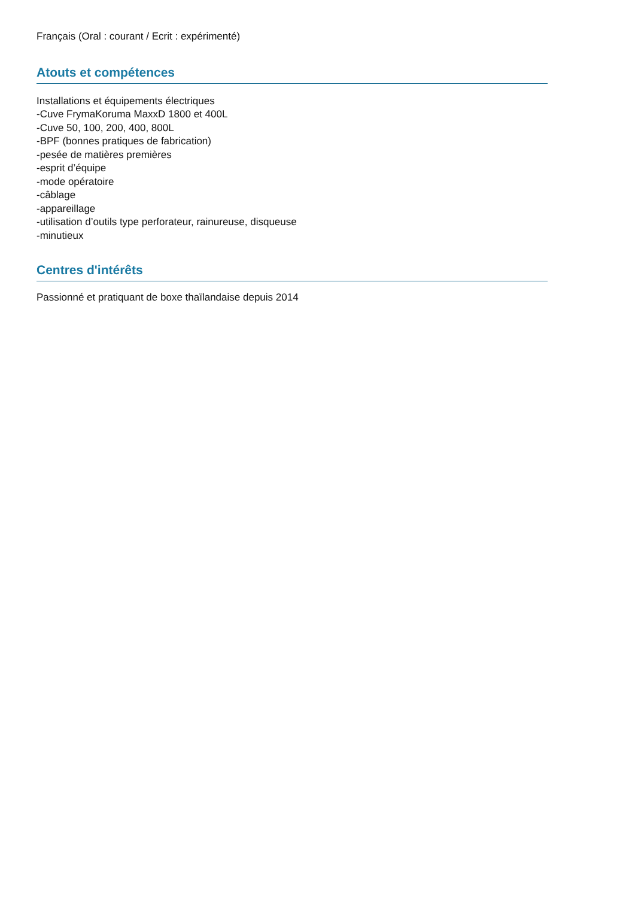Français (Oral : courant / Ecrit : expérimenté)
Atouts et compétences
Installations et équipements électriques
-Cuve FrymaKoruma MaxxD 1800 et 400L
-Cuve 50, 100, 200, 400, 800L
-BPF (bonnes pratiques de fabrication)
-pesée de matières premières
-esprit d’équipe
-mode opératoire
-câblage
-appareillage
-utilisation d’outils type perforateur, rainureuse, disqueuse
-minutieux
Centres d'intérêts
Passionné et pratiquant de boxe thaïlandaise depuis 2014